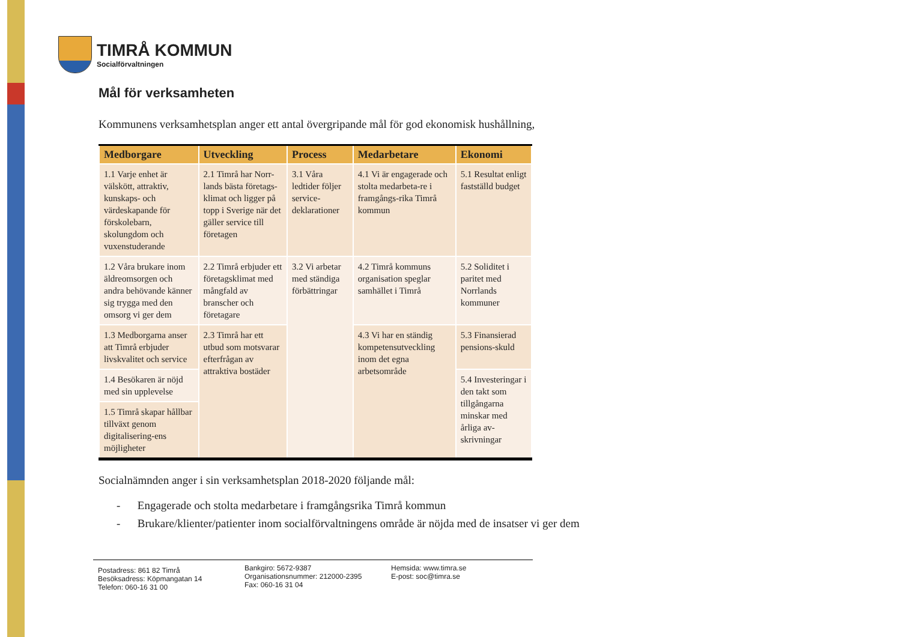TIMRÅ KOMMUN
Socialförvaltningen
Mål för verksamheten
Kommunens verksamhetsplan anger ett antal övergripande mål för god ekonomisk hushållning,
| Medborgare | Utveckling | Process | Medarbetare | Ekonomi |
| --- | --- | --- | --- | --- |
| 1.1 Varje enhet är välskött, attraktiv, kunskaps- och värdeskapande för förskolebarn, skolungdom och vuxenstuderande | 2.1 Timrå har Norr-lands bästa företags-klimat och ligger på topp i Sverige när det gäller service till företagen | 3.1 Våra ledtider följer service-deklarationer | 4.1 Vi är engagerade och stolta medarbeta-re i framgångs-rika Timrå kommun | 5.1 Resultat enligt fastställd budget |
| 1.2 Våra brukare inom äldreomsorgen och andra behövande känner sig trygga med den omsorg vi ger dem | 2.2 Timrå erbjuder ett företagsklimat med mångfald av branscher och företagare | 3.2 Vi arbetar med ständiga förbättringar | 4.2 Timrå kommuns organisation speglar samhället i Timrå | 5.2 Soliditet i paritet med Norrlands kommuner |
| 1.3 Medborgarna anser att Timrå erbjuder livskvalitet och service | 2.3 Timrå har ett utbud som motsvarar efterfrågan av attraktiva bostäder | | 4.3 Vi har en ständig kompetensutveckling inom det egna arbetsområde | 5.3 Finansierad pensions-skuld |
| 1.4 Besökaren är nöjd med sin upplevelse | | | | 5.4 Investeringar i den takt som tillgångarna minskar med årliga av-skrivningar |
| 1.5 Timrå skapar hållbar tillväxt genom digitalisering-ens möjligheter | | | | |
Socialnämnden anger i sin verksamhetsplan 2018-2020 följande mål:
- Engagerade och stolta medarbetare i framgångsrika Timrå kommun
- Brukare/klienter/patienter inom socialförvaltningens område är nöjda med de insatser vi ger dem
Postadress: 861 82 Timrå
Besöksadress: Köpmangatan 14
Telefon: 060-16 31 00
Bankgiro: 5672-9387
Organisationsnummer: 212000-2395
Fax: 060-16 31 04
Hemsida: www.timra.se
E-post: soc@timra.se